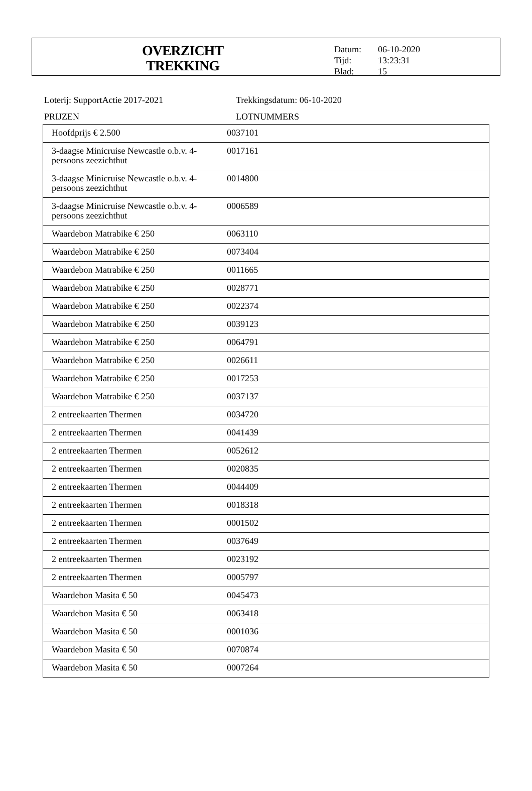OVERZICHT
TREKKING
| Datum: | 06-10-2020 |
| Tijd: | 13:23:31 |
| Blad: | 15 |
Loterij: SupportActie 2017-2021 Trekkingsdatum: 06-10-2020
PRIJZEN LOTNUMMERS
| Hoofdprijs € 2.500 | 0037101 |
| 3-daagse Minicruise Newcastle o.b.v. 4-persoons zeezichthut | 0017161 |
| 3-daagse Minicruise Newcastle o.b.v. 4-persoons zeezichthut | 0014800 |
| 3-daagse Minicruise Newcastle o.b.v. 4-persoons zeezichthut | 0006589 |
| Waardebon Matrabike € 250 | 0063110 |
| Waardebon Matrabike € 250 | 0073404 |
| Waardebon Matrabike € 250 | 0011665 |
| Waardebon Matrabike € 250 | 0028771 |
| Waardebon Matrabike € 250 | 0022374 |
| Waardebon Matrabike € 250 | 0039123 |
| Waardebon Matrabike € 250 | 0064791 |
| Waardebon Matrabike € 250 | 0026611 |
| Waardebon Matrabike € 250 | 0017253 |
| Waardebon Matrabike € 250 | 0037137 |
| 2 entreekaarten Thermen | 0034720 |
| 2 entreekaarten Thermen | 0041439 |
| 2 entreekaarten Thermen | 0052612 |
| 2 entreekaarten Thermen | 0020835 |
| 2 entreekaarten Thermen | 0044409 |
| 2 entreekaarten Thermen | 0018318 |
| 2 entreekaarten Thermen | 0001502 |
| 2 entreekaarten Thermen | 0037649 |
| 2 entreekaarten Thermen | 0023192 |
| 2 entreekaarten Thermen | 0005797 |
| Waardebon Masita € 50 | 0045473 |
| Waardebon Masita € 50 | 0063418 |
| Waardebon Masita € 50 | 0001036 |
| Waardebon Masita € 50 | 0070874 |
| Waardebon Masita € 50 | 0007264 |